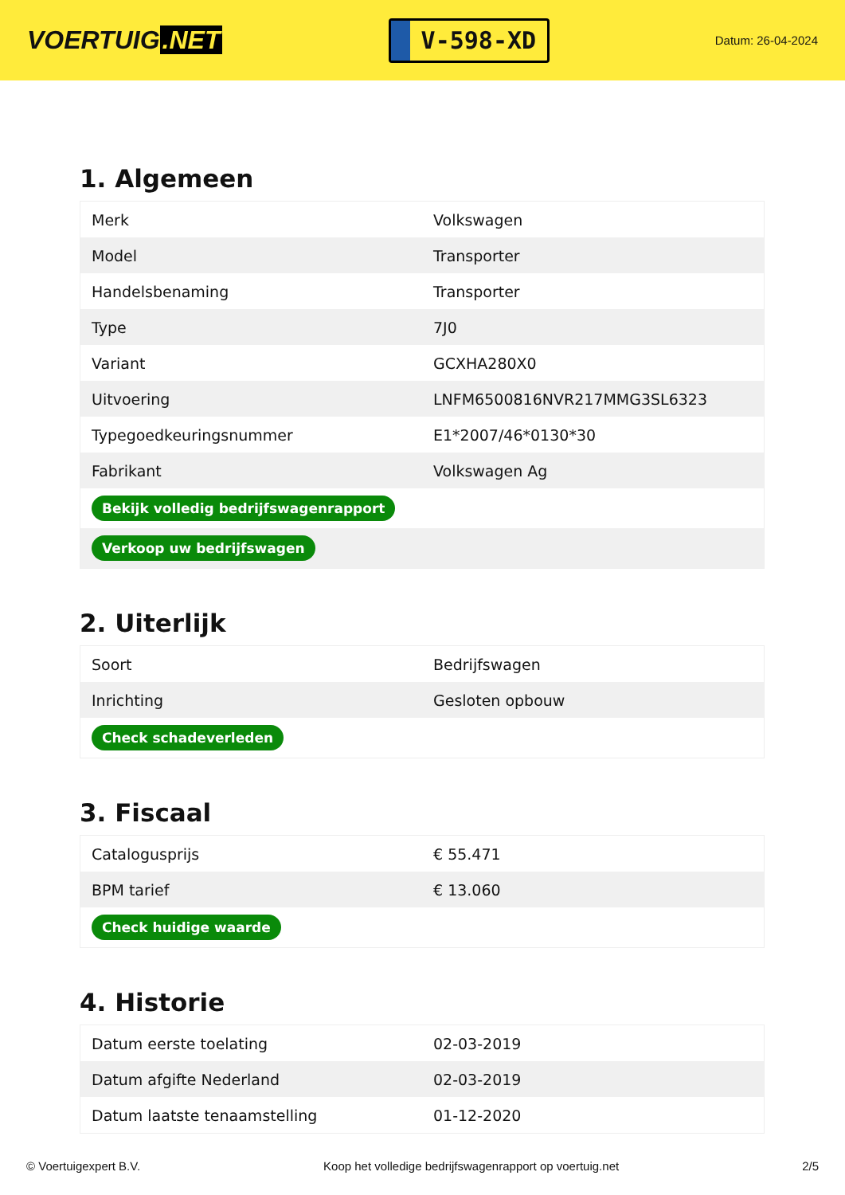VOERTUIG.NET
V-598-XD
Datum: 26-04-2024
1. Algemeen
| Merk | Volkswagen |
| Model | Transporter |
| Handelsbenaming | Transporter |
| Type | 7J0 |
| Variant | GCXHA280X0 |
| Uitvoering | LNFM6500816NVR217MMG3SL6323 |
| Typegoedkeuringsnummer | E1*2007/46*0130*30 |
| Fabrikant | Volkswagen Ag |
| Bekijk volledig bedrijfswagenrapport | |
| Verkoop uw bedrijfswagen | |
2. Uiterlijk
| Soort | Bedrijfswagen |
| Inrichting | Gesloten opbouw |
| Check schadeverleden | |
3. Fiscaal
| Catalogusprijs | € 55.471 |
| BPM tarief | € 13.060 |
| Check huidige waarde | |
4. Historie
| Datum eerste toelating | 02-03-2019 |
| Datum afgifte Nederland | 02-03-2019 |
| Datum laatste tenaamstelling | 01-12-2020 |
© Voertuigexpert B.V. Koop het volledige bedrijfswagenrapport op voertuig.net 2/5